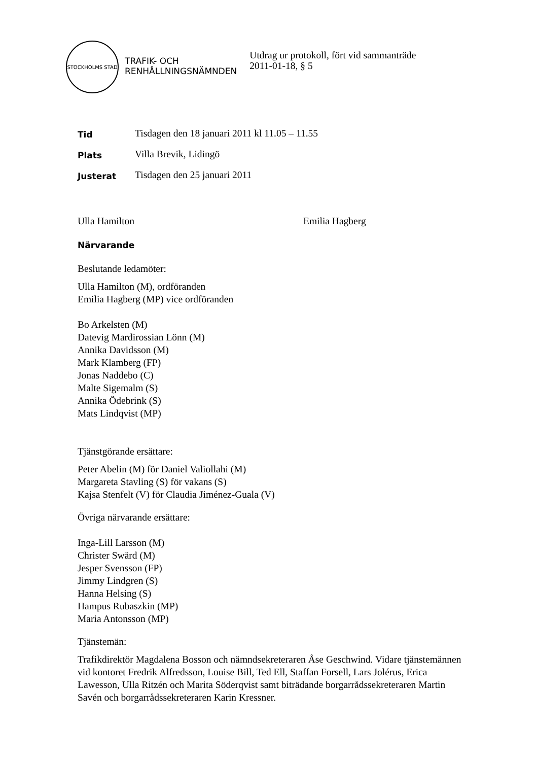STOCKHOLMS STAD
TRAFIK- OCH
RENHÅLLNINGSNÄMNDEN
Utdrag ur protokoll, fört vid sammanträde
2011-01-18, § 5
Tid
Tisdagen den 18 januari 2011 kl 11.05 – 11.55
Plats
Villa Brevik, Lidingö
Justerat
Tisdagen den 25 januari 2011
Ulla Hamilton Emilia Hagberg
Närvarande
Beslutande ledamöter:
Ulla Hamilton (M), ordföranden
Emilia Hagberg (MP) vice ordföranden
Bo Arkelsten (M)
Datevig Mardirossian Lönn (M)
Annika Davidsson (M)
Mark Klamberg (FP)
Jonas Naddebo (C)
Malte Sigemalm (S)
Annika Ödebrink (S)
Mats Lindqvist (MP)
Tjänstgörande ersättare:
Peter Abelin (M) för Daniel Valiollahi (M)
Margareta Stavling (S) för vakans (S)
Kajsa Stenfelt (V) för Claudia Jiménez-Guala (V)
Övriga närvarande ersättare:
Inga-Lill Larsson (M)
Christer Swärd (M)
Jesper Svensson (FP)
Jimmy Lindgren (S)
Hanna Helsing (S)
Hampus Rubaszkin (MP)
Maria Antonsson (MP)
Tjänstemän:
Trafikdirektör Magdalena Bosson och nämndsekreteraren Åse Geschwind. Vidare tjänstemännen vid kontoret Fredrik Alfredsson, Louise Bill, Ted Ell, Staffan Forsell, Lars Jolérus, Erica Lawesson, Ulla Ritzén och Marita Söderqvist samt biträdande borgarrådssekreteraren Martin Savén och borgarrådssekreteraren Karin Kressner.